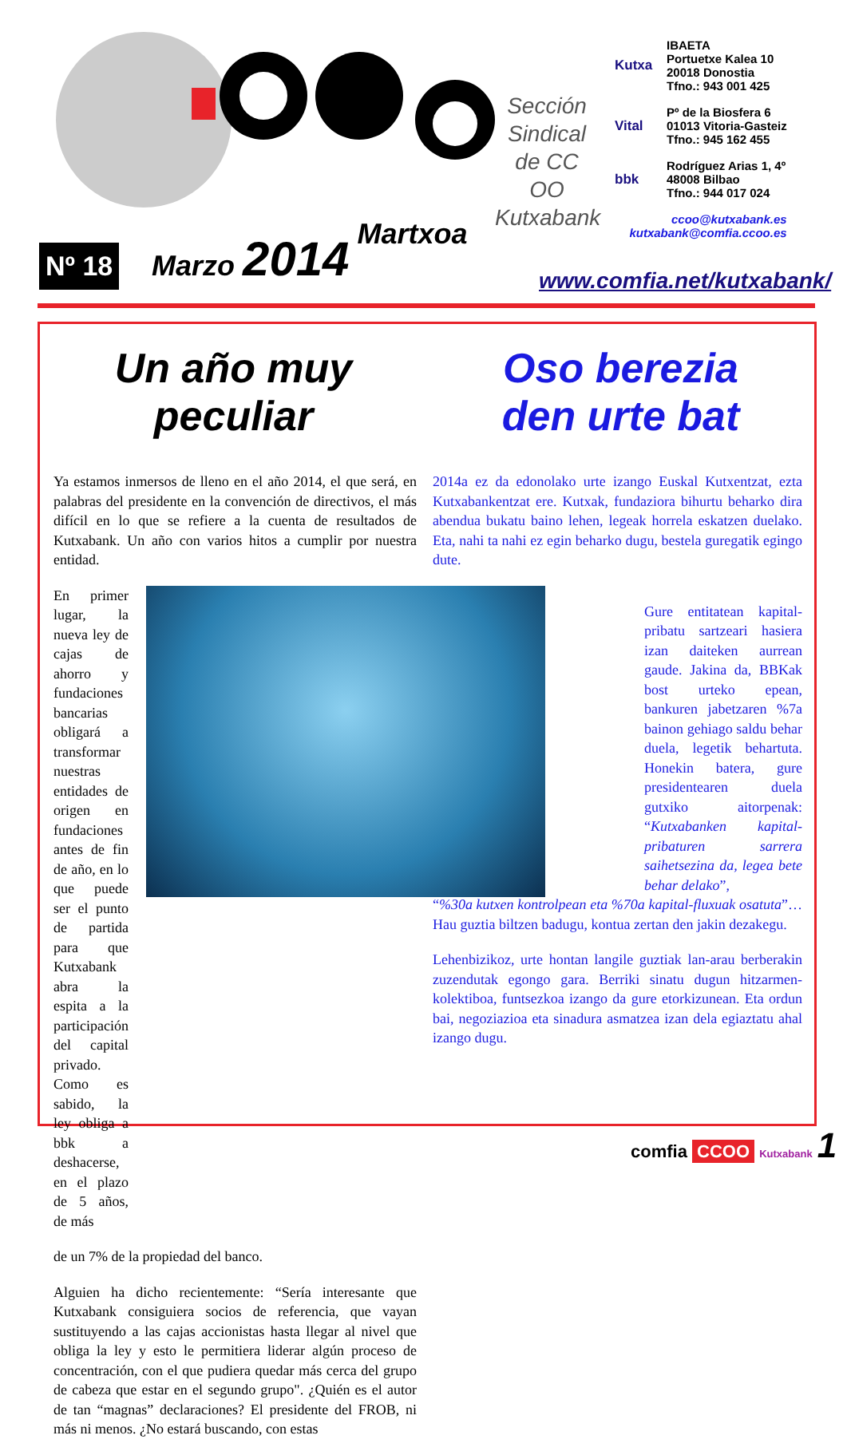Sección Sindical de CC OO Kutxabank
Kutxa IBAETA
Portuetxe Kalea 10
20018 Donostia
Tfno.: 943 001 425
Vital Pº de la Biosfera 6
01013 Vitoria-Gasteiz
Tfno.: 945 162 455
bbk Rodríguez Arias 1, 4º
48008 Bilbao
Tfno.: 944 017 024
ccoo@kutxabank.es
kutxabank@comfia.ccoo.es
Nº 18 Marzo 2014 Martxoa
www.comfia.net/kutxabank/
Un año muy
peculiar
Oso berezia
den urte bat
Ya estamos inmersos de lleno en el año 2014, el que será, en palabras del presidente en la convención de directivos, el más difícil en lo que se refiere a la cuenta de resultados de Kutxabank. Un año con varios hitos a cumplir por nuestra entidad.
En primer lugar, la nueva ley de cajas de ahorro y fundaciones bancarias obligará a transformar nuestras entidades de origen en fundaciones antes de fin de año, en lo que puede ser el punto de partida para que Kutxabank abra la espita a la participación del capital privado. Como es sabido, la ley obliga a bbk a deshacerse, en el plazo de 5 años, de más
de un 7% de la propiedad del banco.
Alguien ha dicho recientemente: “Sería interesante que Kutxabank consiguiera socios de referencia, que vayan sustituyendo a las cajas accionistas hasta llegar al nivel que obliga la ley y esto le permitiera liderar algún proceso de concentración, con el que pudiera quedar más cerca del grupo de cabeza que estar en el segundo grupo". ¿Quién es el autor de tan “magnas” declaraciones? El presidente del FROB, ni más ni menos. ¿No estará buscando, con estas
2014a ez da edonolako urte izango Euskal Kutxentzat, ezta Kutxabankentzat ere. Kutxak, fundaziora bihurtu beharko dira abendua bukatu baino lehen, legeak horrela eskatzen duelako. Eta, nahi ta nahi ez egin beharko dugu, bestela guregatik egingo dute.
Gure entitatean kapital-pribatu sartzeari hasiera izan daiteken aurrean gaude. Jakina da, BBKak bost urteko epean, bankuren jabetzaren %7a bainon gehiago saldu behar duela, legetik behartuta. Honekin batera, gure presidentearen duela gutxiko aitorpenak: “Kutxabanken kapital-pribaturen sarrera saihetsezina da, legea bete behar delako”,
“%30a kutxen kontrolpean eta %70a kapital-fluxuak osatuta”… Hau guztia biltzen badugu, kontua zertan den jakin dezakegu.
Lehenbizikoz, urte hontan langile guztiak lan-arau berberakin zuzendutak egongo gara. Berriki sinatu dugun hitzarmen-kolektiboa, funtsezkoa izango da gure etorkizunean. Eta ordun bai, negoziazioa eta sinadura asmatzea izan dela egiaztatu ahal izango dugu.
comfia CCOO Kutxabank 1